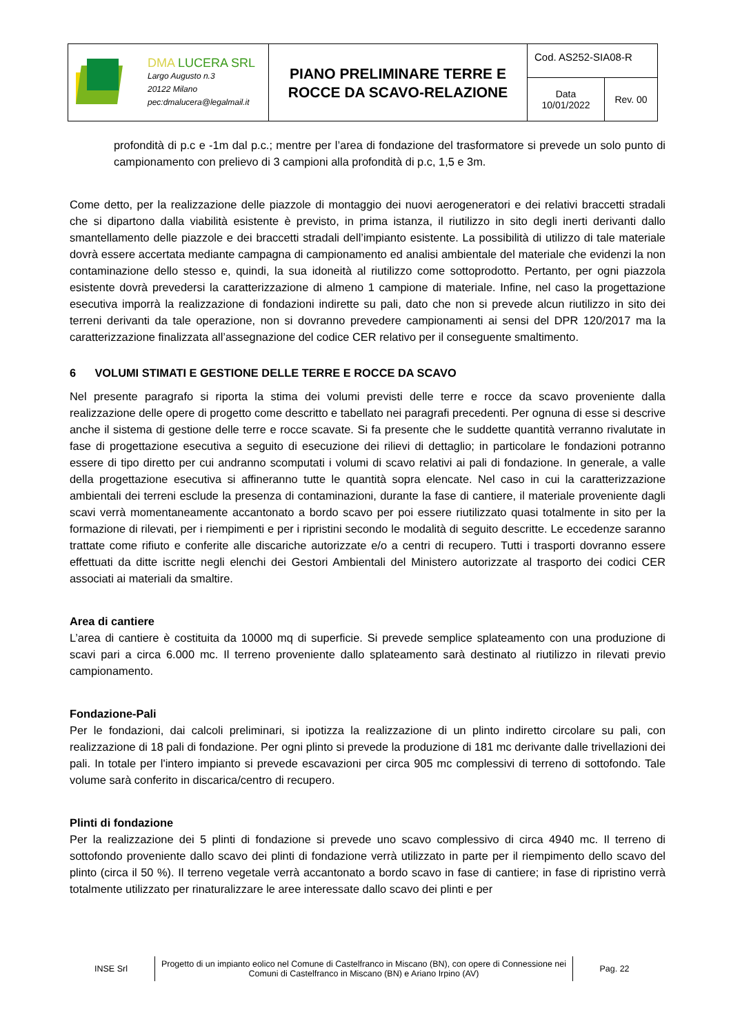| DMA LUCERA SRL Largo Augusto n.3 20122 Milano pec:dmalucera@legalmail.it | PIANO PRELIMINARE TERRE E ROCCE DA SCAVO-RELAZIONE | Cod. AS252-SIA08-R | |
| | | Data 10/01/2022 | Rev. 00 |
profondità di p.c e -1m dal p.c.; mentre per l’area di fondazione del trasformatore si prevede un solo punto di campionamento con prelievo di 3 campioni alla profondità di p.c, 1,5 e 3m.
Come detto, per la realizzazione delle piazzole di montaggio dei nuovi aerogeneratori e dei relativi braccetti stradali che si dipartono dalla viabilità esistente è previsto, in prima istanza, il riutilizzo in sito degli inerti derivanti dallo smantellamento delle piazzole e dei braccetti stradali dell’impianto esistente. La possibilità di utilizzo di tale materiale dovrà essere accertata mediante campagna di campionamento ed analisi ambientale del materiale che evidenzi la non contaminazione dello stesso e, quindi, la sua idoneità al riutilizzo come sottoprodotto. Pertanto, per ogni piazzola esistente dovrà prevedersi la caratterizzazione di almeno 1 campione di materiale. Infine, nel caso la progettazione esecutiva imporrà la realizzazione di fondazioni indirette su pali, dato che non si prevede alcun riutilizzo in sito dei terreni derivanti da tale operazione, non si dovranno prevedere campionamenti ai sensi del DPR 120/2017 ma la caratterizzazione finalizzata all’assegnazione del codice CER relativo per il conseguente smaltimento.
6 VOLUMI STIMATI E GESTIONE DELLE TERRE E ROCCE DA SCAVO
Nel presente paragrafo si riporta la stima dei volumi previsti delle terre e rocce da scavo proveniente dalla realizzazione delle opere di progetto come descritto e tabellato nei paragrafi precedenti. Per ognuna di esse si descrive anche il sistema di gestione delle terre e rocce scavate. Si fa presente che le suddette quantità verranno rivalutate in fase di progettazione esecutiva a seguito di esecuzione dei rilievi di dettaglio; in particolare le fondazioni potranno essere di tipo diretto per cui andranno scomputati i volumi di scavo relativi ai pali di fondazione. In generale, a valle della progettazione esecutiva si affineranno tutte le quantità sopra elencate. Nel caso in cui la caratterizzazione ambientali dei terreni esclude la presenza di contaminazioni, durante la fase di cantiere, il materiale proveniente dagli scavi verrà momentaneamente accantonato a bordo scavo per poi essere riutilizzato quasi totalmente in sito per la formazione di rilevati, per i riempimenti e per i ripristini secondo le modalità di seguito descritte. Le eccedenze saranno trattate come rifiuto e conferite alle discariche autorizzate e/o a centri di recupero. Tutti i trasporti dovranno essere effettuati da ditte iscritte negli elenchi dei Gestori Ambientali del Ministero autorizzate al trasporto dei codici CER associati ai materiali da smaltire.
Area di cantiere
L’area di cantiere è costituita da 10000 mq di superficie. Si prevede semplice splateamento con una produzione di scavi pari a circa 6.000 mc. Il terreno proveniente dallo splateamento sarà destinato al riutilizzo in rilevati previo campionamento.
Fondazione-Pali
Per le fondazioni, dai calcoli preliminari, si ipotizza la realizzazione di un plinto indiretto circolare su pali, con realizzazione di 18 pali di fondazione. Per ogni plinto si prevede la produzione di 181 mc derivante dalle trivellazioni dei pali. In totale per l'intero impianto si prevede escavazioni per circa 905 mc complessivi di terreno di sottofondo. Tale volume sarà conferito in discarica/centro di recupero.
Plinti di fondazione
Per la realizzazione dei 5 plinti di fondazione si prevede uno scavo complessivo di circa 4940 mc. Il terreno di sottofondo proveniente dallo scavo dei plinti di fondazione verrà utilizzato in parte per il riempimento dello scavo del plinto (circa il 50 %). Il terreno vegetale verrà accantonato a bordo scavo in fase di cantiere; in fase di ripristino verrà totalmente utilizzato per rinaturalizzare le aree interessate dallo scavo dei plinti e per
INSE Srl
Progetto di un impianto eolico nel Comune di Castelfranco in Miscano (BN), con opere di Connessione nei Comuni di Castelfranco in Miscano (BN) e Ariano Irpino (AV)
Pag. 22